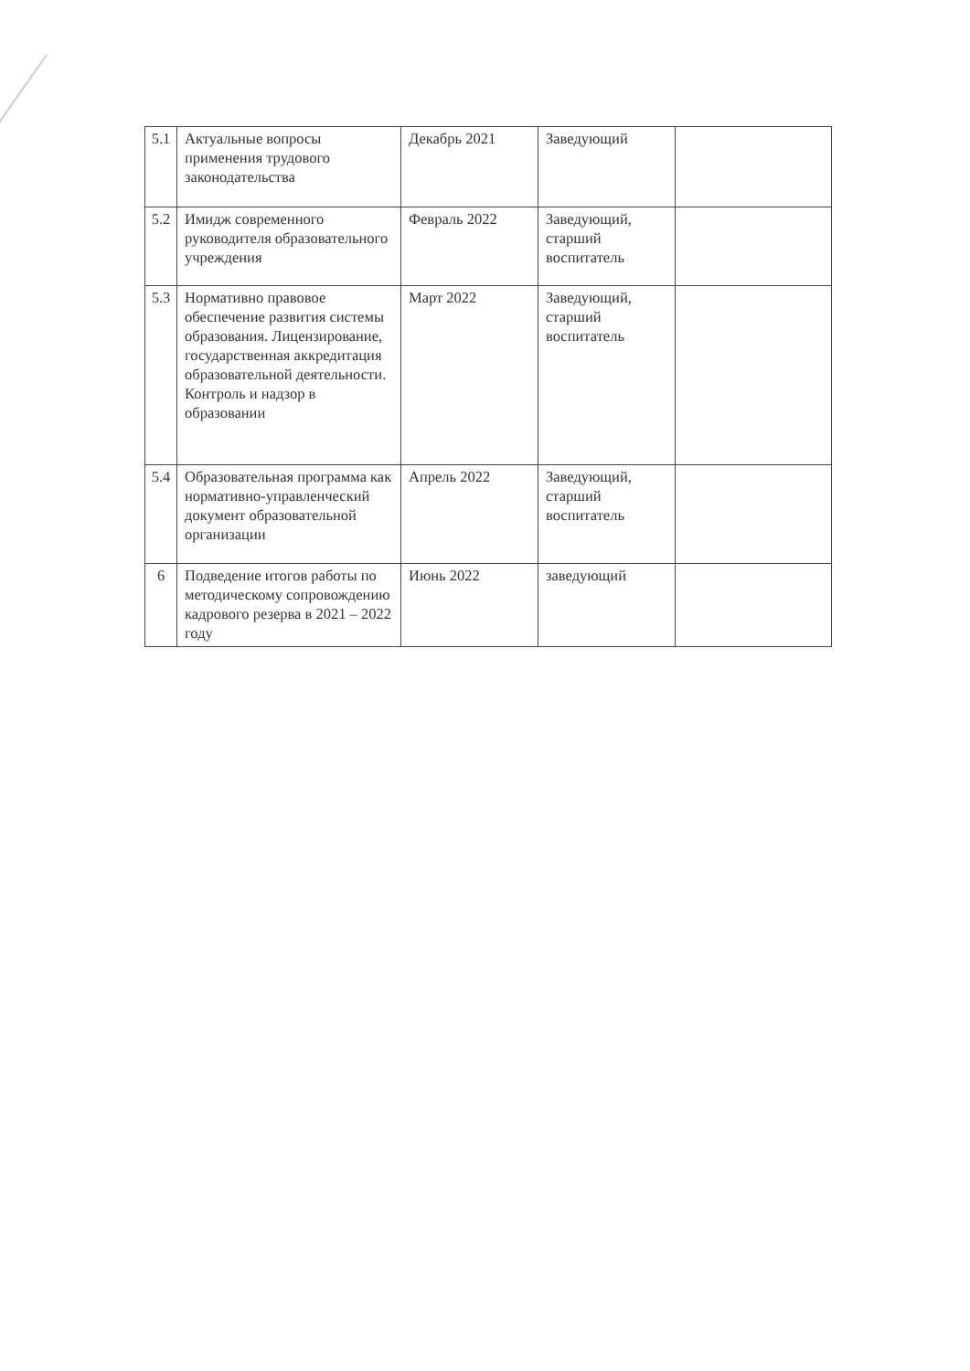| 5.1 | Актуальные вопросы применения трудового законодательства | Декабрь 2021 | Заведующий | |
| 5.2 | Имидж современного руководителя образовательного учреждения | Февраль 2022 | Заведующий, старший воспитатель | |
| 5.3 | Нормативно правовое обеспечение развития системы образования. Лицензирование, государственная аккредитация образовательной деятельности. Контроль и надзор в образовании | Март 2022 | Заведующий, старший воспитатель | |
| 5.4 | Образовательная программа как нормативно-управленческий документ образовательной организации | Апрель 2022 | Заведующий, старший воспитатель | |
| 6 | Подведение итогов работы по методическому сопровождению кадрового резерва в 2021 – 2022 году | Июнь 2022 | заведующий | |